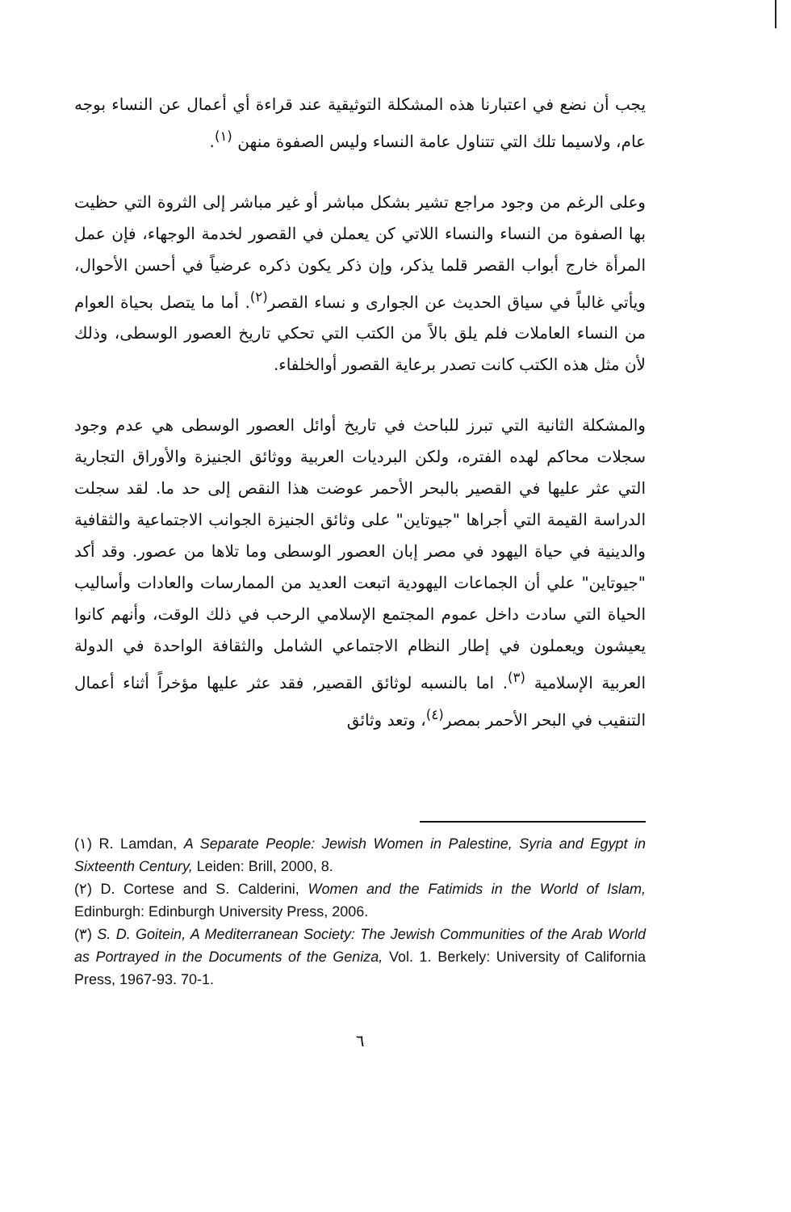يجب أن نضع في اعتبارنا هذه المشكلة التوثيقية عند قراءة أي أعمال عن النساء بوجه عام، ولاسيما تلك التي تتناول عامة النساء وليس الصفوة منهن <sup>(١)</sup>.
وعلى الرغم من وجود مراجع تشير بشكل مباشر أو غير مباشر إلى الثروة التي حظيت بها الصفوة من النساء والنساء اللاتي كن يعملن في القصور لخدمة الوجهاء، فإن عمل المرأة خارج أبواب القصر قلما يذكر، وإن ذكر يكون ذكره عرضياً في أحسن الأحوال، ويأتي غالباً في سياق الحديث عن الجوارى و نساء القصر<sup>(٢)</sup>. أما ما يتصل بحياة العوام من النساء العاملات فلم يلق بالاً من الكتب التي تحكي تاريخ العصور الوسطى، وذلك لأن مثل هذه الكتب كانت تصدر برعاية القصور أوالخلفاء.
والمشكلة الثانية التي تبرز للباحث في تاريخ أوائل العصور الوسطى هي عدم وجود سجلات محاكم لهده الفتره، ولكن البرديات العربية ووثائق الجنيزة والأوراق التجارية التي عثر عليها في القصير بالبحر الأحمر عوضت هذا النقص إلى حد ما. لقد سجلت الدراسة القيمة التي أجراها "جيوتاين" على وثائق الجنيزة الجوانب الاجتماعية والثقافية والدينية في حياة اليهود في مصر إبان العصور الوسطى وما تلاها من عصور. وقد أكد "جيوتاين" علي أن الجماعات اليهودية اتبعت العديد من الممارسات والعادات وأساليب الحياة التي سادت داخل عموم المجتمع الإسلامي الرحب في ذلك الوقت، وأنهم كانوا يعيشون ويعملون في إطار النظام الاجتماعي الشامل والثقافة الواحدة في الدولة العربية الإسلامية <sup>(٣)</sup>. اما بالنسبه لوثائق القصير, فقد عثر عليها مؤخراً أثناء أعمال التنقيب في البحر الأحمر بمصر<sup>(٤)</sup>، وتعد وثائق
(١) R. Lamdan, A Separate People: Jewish Women in Palestine, Syria and Egypt in Sixteenth Century, Leiden: Brill, 2000, 8.
(٢) D. Cortese and S. Calderini, Women and the Fatimids in the World of Islam, Edinburgh: Edinburgh University Press, 2006.
(٣) S. D. Goitein, A Mediterranean Society: The Jewish Communities of the Arab World as Portrayed in the Documents of the Geniza, Vol. 1. Berkely: University of California Press, 1967-93. 70-1.
٦